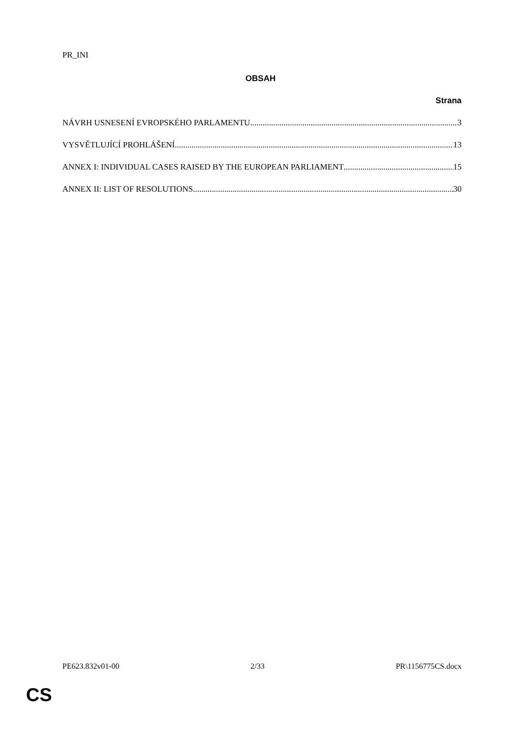PR_INI
OBSAH
Strana
NÁVRH USNESENÍ EVROPSKÉHO PARLAMENTU 3
VYSVĚTLUJÍCÍ PROHLÁŠENÍ 13
ANNEX I: INDIVIDUAL CASES RAISED BY THE EUROPEAN PARLIAMENT 15
ANNEX II: LIST OF RESOLUTIONS 30
PE623.832v01-00 2/33 PR\1156775CS.docx
CS